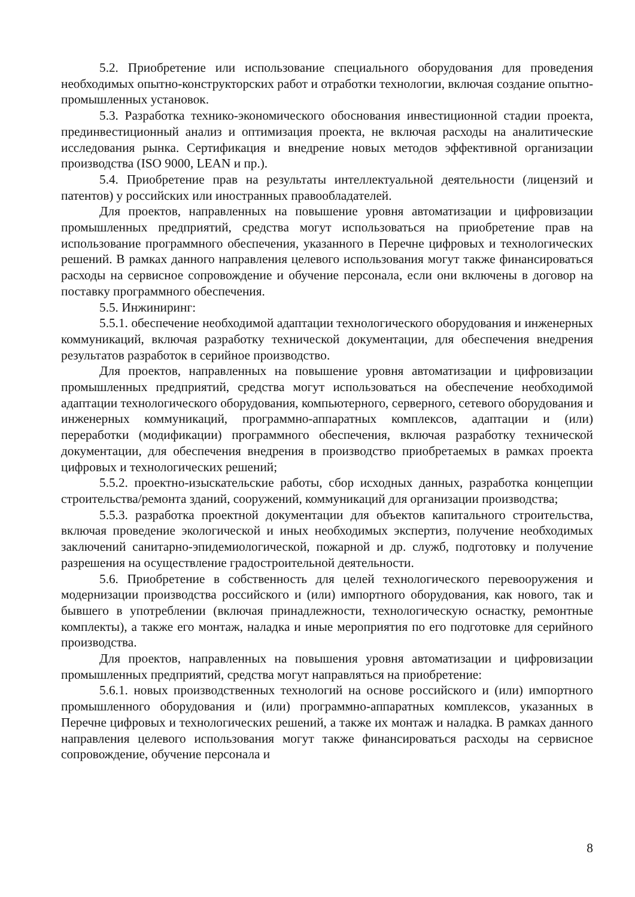5.2. Приобретение или использование специального оборудования для проведения необходимых опытно-конструкторских работ и отработки технологии, включая создание опытно-промышленных установок.
5.3. Разработка технико-экономического обоснования инвестиционной стадии проекта, прединвестиционный анализ и оптимизация проекта, не включая расходы на аналитические исследования рынка. Сертификация и внедрение новых методов эффективной организации производства (ISO 9000, LEAN и пр.).
5.4. Приобретение прав на результаты интеллектуальной деятельности (лицензий и патентов) у российских или иностранных правообладателей.
Для проектов, направленных на повышение уровня автоматизации и цифровизации промышленных предприятий, средства могут использоваться на приобретение прав на использование программного обеспечения, указанного в Перечне цифровых и технологических решений. В рамках данного направления целевого использования могут также финансироваться расходы на сервисное сопровождение и обучение персонала, если они включены в договор на поставку программного обеспечения.
5.5. Инжиниринг:
5.5.1. обеспечение необходимой адаптации технологического оборудования и инженерных коммуникаций, включая разработку технической документации, для обеспечения внедрения результатов разработок в серийное производство.
Для проектов, направленных на повышение уровня автоматизации и цифровизации промышленных предприятий, средства могут использоваться на обеспечение необходимой адаптации технологического оборудования, компьютерного, серверного, сетевого оборудования и инженерных коммуникаций, программно-аппаратных комплексов, адаптации и (или) переработки (модификации) программного обеспечения, включая разработку технической документации, для обеспечения внедрения в производство приобретаемых в рамках проекта цифровых и технологических решений;
5.5.2. проектно-изыскательские работы, сбор исходных данных, разработка концепции строительства/ремонта зданий, сооружений, коммуникаций для организации производства;
5.5.3. разработка проектной документации для объектов капитального строительства, включая проведение экологической и иных необходимых экспертиз, получение необходимых заключений санитарно-эпидемиологической, пожарной и др. служб, подготовку и получение разрешения на осуществление градостроительной деятельности.
5.6. Приобретение в собственность для целей технологического перевооружения и модернизации производства российского и (или) импортного оборудования, как нового, так и бывшего в употреблении (включая принадлежности, технологическую оснастку, ремонтные комплекты), а также его монтаж, наладка и иные мероприятия по его подготовке для серийного производства.
Для проектов, направленных на повышения уровня автоматизации и цифровизации промышленных предприятий, средства могут направляться на приобретение:
5.6.1. новых производственных технологий на основе российского и (или) импортного промышленного оборудования и (или) программно-аппаратных комплексов, указанных в Перечне цифровых и технологических решений, а также их монтаж и наладка. В рамках данного направления целевого использования могут также финансироваться расходы на сервисное сопровождение, обучение персонала и
8